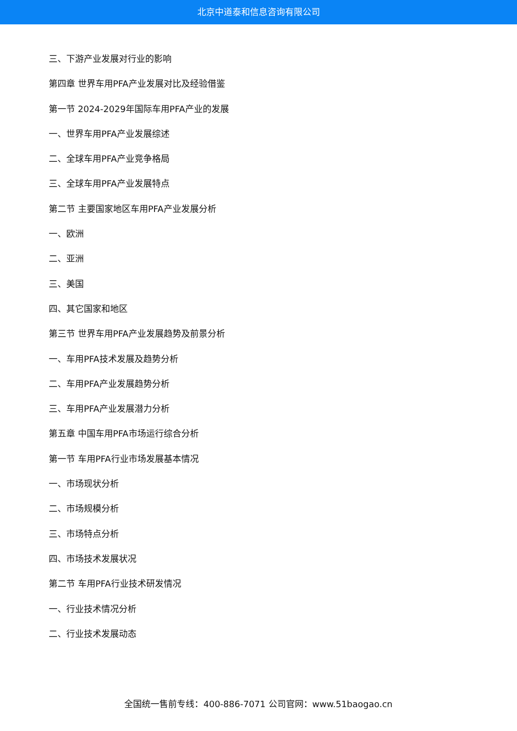北京中道泰和信息咨询有限公司
三、下游产业发展对行业的影响
第四章 世界车用PFA产业发展对比及经验借鉴
第一节 2024-2029年国际车用PFA产业的发展
一、世界车用PFA产业发展综述
二、全球车用PFA产业竞争格局
三、全球车用PFA产业发展特点
第二节 主要国家地区车用PFA产业发展分析
一、欧洲
二、亚洲
三、美国
四、其它国家和地区
第三节 世界车用PFA产业发展趋势及前景分析
一、车用PFA技术发展及趋势分析
二、车用PFA产业发展趋势分析
三、车用PFA产业发展潜力分析
第五章 中国车用PFA市场运行综合分析
第一节 车用PFA行业市场发展基本情况
一、市场现状分析
二、市场规模分析
三、市场特点分析
四、市场技术发展状况
第二节 车用PFA行业技术研发情况
一、行业技术情况分析
二、行业技术发展动态
全国统一售前专线：400-886-7071 公司官网：www.51baogao.cn